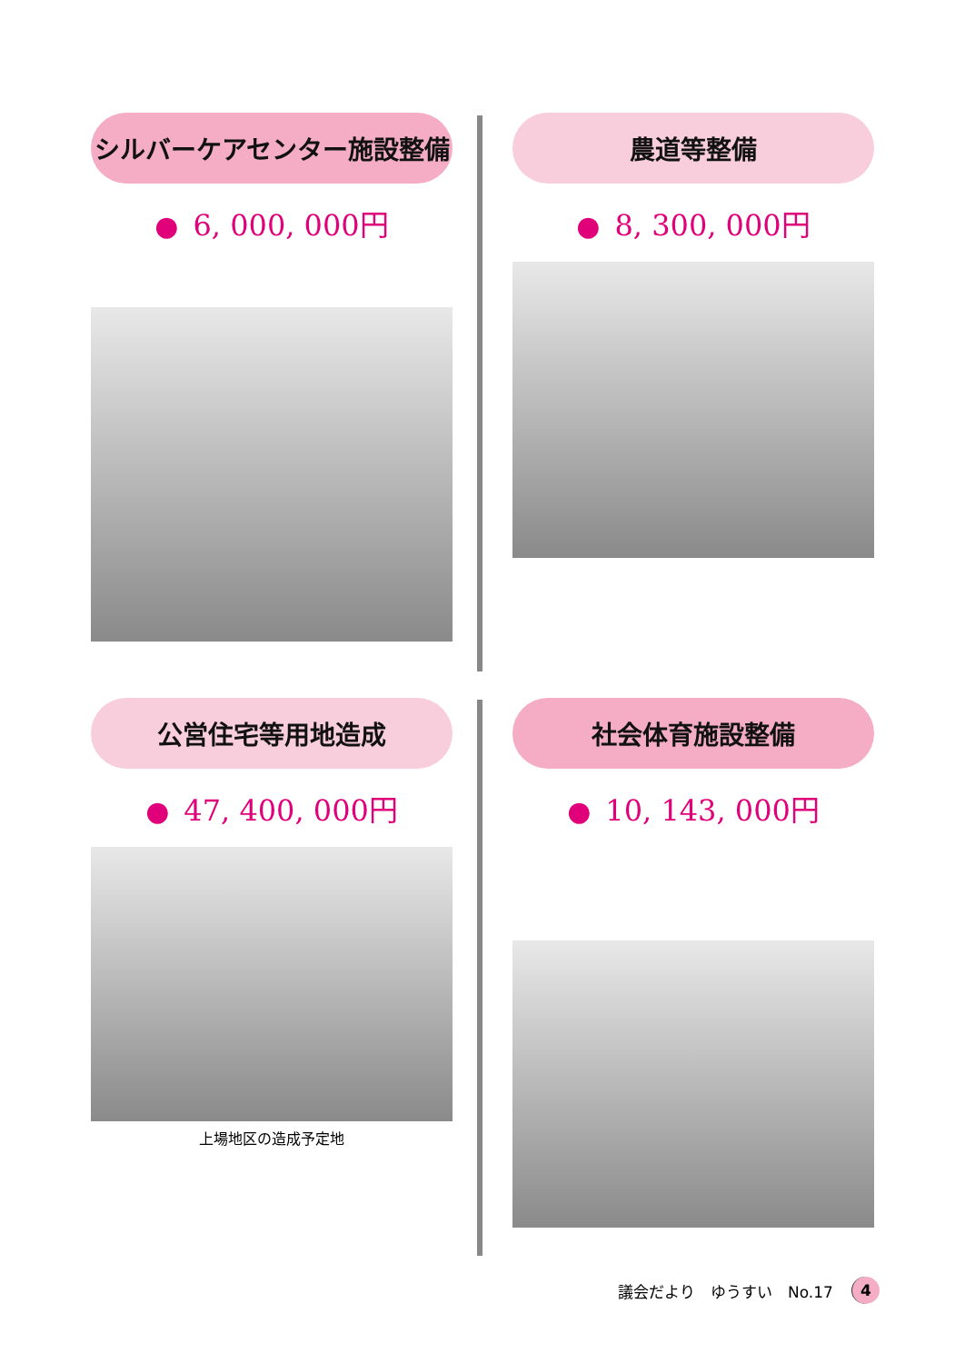シルバーケアセンター施設整備
● 6, 000, 000円
農道等整備
● 8, 300, 000円
公営住宅等用地造成
● 47, 400, 000円
上場地区の造成予定地
社会体育施設整備
● 10, 143, 000円
議会だより　ゆうすい　No.17
4